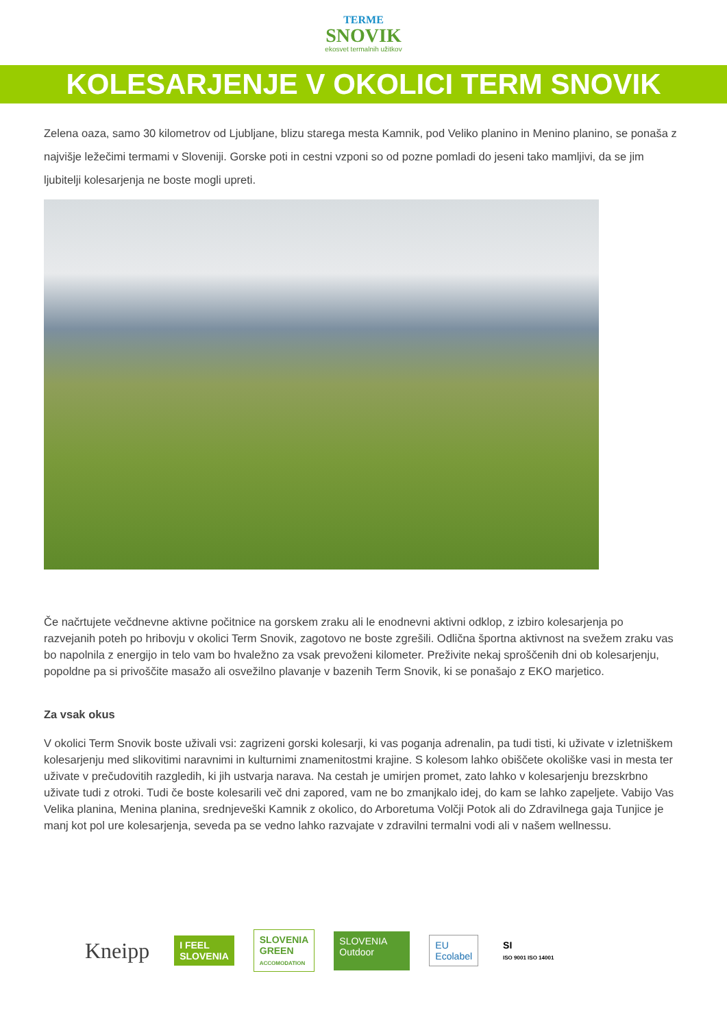TERME
SNOVIK
ekosvet termalnih užitkov
KOLESARJENJE V OKOLICI TERM SNOVIK
Zelena oaza, samo 30 kilometrov od Ljubljane, blizu starega mesta Kamnik, pod Veliko planino in Menino planino, se ponaša z najvišje ležečimi termami v Sloveniji. Gorske poti in cestni vzponi so od pozne pomladi do jeseni tako mamljivi, da se jim ljubitelji kolesarjenja ne boste mogli upreti.
Če načrtujete večdnevne aktivne počitnice na gorskem zraku ali le enodnevni aktivni odklop, z izbiro kolesarjenja po razvejanih poteh po hribovju v okolici Term Snovik, zagotovo ne boste zgrešili. Odlična športna aktivnost na svežem zraku vas bo napolnila z energijo in telo vam bo hvaležno za vsak prevoženi kilometer. Preživite nekaj sproščenih dni ob kolesarjenju, popoldne pa si privoščite masažo ali osvežilno plavanje v bazenih Term Snovik, ki se ponašajo z EKO marjetico.
Za vsak okus
V okolici Term Snovik boste uživali vsi: zagrizeni gorski kolesarji, ki vas poganja adrenalin, pa tudi tisti, ki uživate v izletniškem kolesarjenju med slikovitimi naravnimi in kulturnimi znamenitostmi krajine. S kolesom lahko obiščete okoliške vasi in mesta ter uživate v prečudovitih razgledih, ki jih ustvarja narava. Na cestah je umirjen promet, zato lahko v kolesarjenju brezskrbno uživate tudi z otroki. Tudi če boste kolesarili več dni zapored, vam ne bo zmanjkalo idej, do kam se lahko zapeljete. Vabijo Vas Velika planina, Menina planina, srednjeveški Kamnik z okolico, do Arboretuma Volčji Potok ali do Zdravilnega gaja Tunjice je manj kot pol ure kolesarjenja, seveda pa se vedno lahko razvajate v zdravilni termalni vodi ali v našem wellnessu.
Kneipp
I FEEL
SLOVENIA
SLOVENIA
GREEN
ACCOMODATION
SLOVENIA
Outdoor
EU
Ecolabel
SI
ISO 9001 ISO 14001